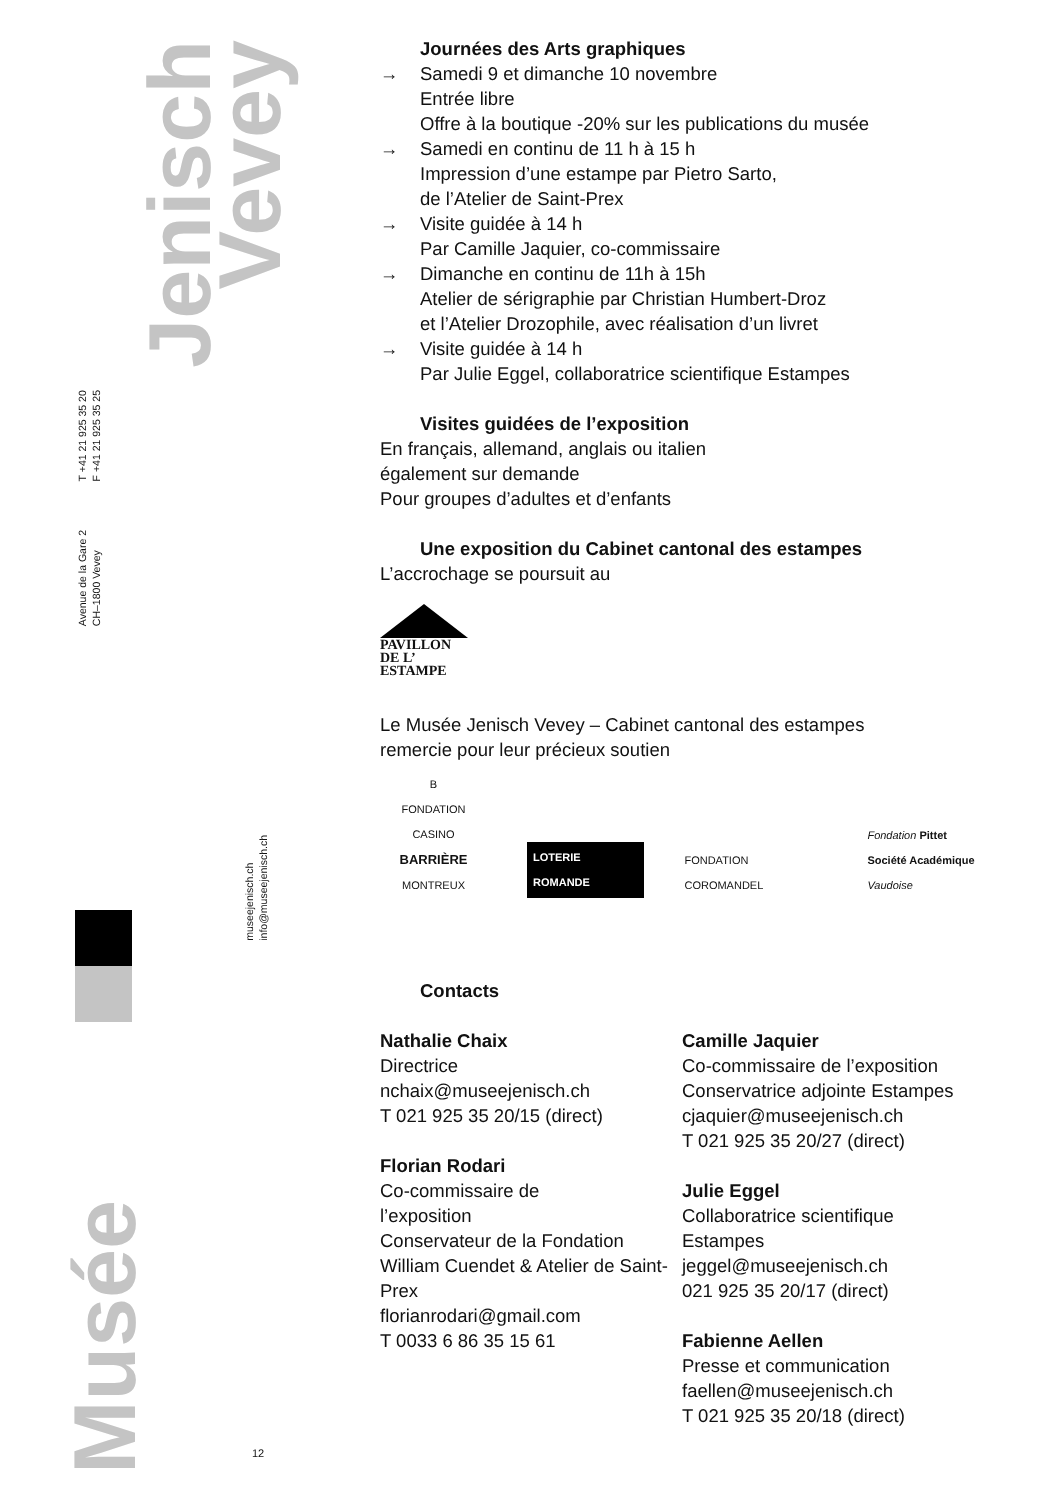Jenisch
Vevey
T +41 21 925 35 20
F +41 21 925 35 25
Avenue de la Gare 2
CH–1800 Vevey
museejenisch.ch
info@museejenisch.ch
Musée
12
Journées des Arts graphiques
→ Samedi 9 et dimanche 10 novembre
Entrée libre
Offre à la boutique -20% sur les publications du musée
→ Samedi en continu de 11 h à 15 h
Impression d’une estampe par Pietro Sarto,
de l’Atelier de Saint-Prex
→ Visite guidée à 14 h
Par Camille Jaquier, co-commissaire
→ Dimanche en continu de 11h à 15h
Atelier de sérigraphie par Christian Humbert-Droz
et l’Atelier Drozophile, avec réalisation d’un livret
→ Visite guidée à 14 h
Par Julie Eggel, collaboratrice scientifique Estampes
Visites guidées de l’exposition
En français, allemand, anglais ou italien
également sur demande
Pour groupes d’adultes et d’enfants
Une exposition du Cabinet cantonal des estampes
L’accrochage se poursuit au
PAVILLON
DE L’
ESTAMPE
Le Musée Jenisch Vevey – Cabinet cantonal des estampes
remercie pour leur précieux soutien
B
FONDATION CASINO
BARRIÈRE
MONTREUX
LOTERIE ROMANDE
FONDATION COROMANDEL
Fondation Pittet
Société Académique Vaudoise
Contacts
Nathalie Chaix
Directrice
nchaix@museejenisch.ch
T 021 925 35 20/15 (direct)
Florian Rodari
Co-commissaire de
l’exposition
Conservateur de la Fondation William Cuendet & Atelier de Saint-Prex
florianrodari@gmail.com
T 0033 6 86 35 15 61
Camille Jaquier
Co-commissaire de l’exposition
Conservatrice adjointe Estampes
cjaquier@museejenisch.ch
T 021 925 35 20/27 (direct)
Julie Eggel
Collaboratrice scientifique
Estampes
jeggel@museejenisch.ch
021 925 35 20/17 (direct)
Fabienne Aellen
Presse et communication
faellen@museejenisch.ch
T 021 925 35 20/18 (direct)